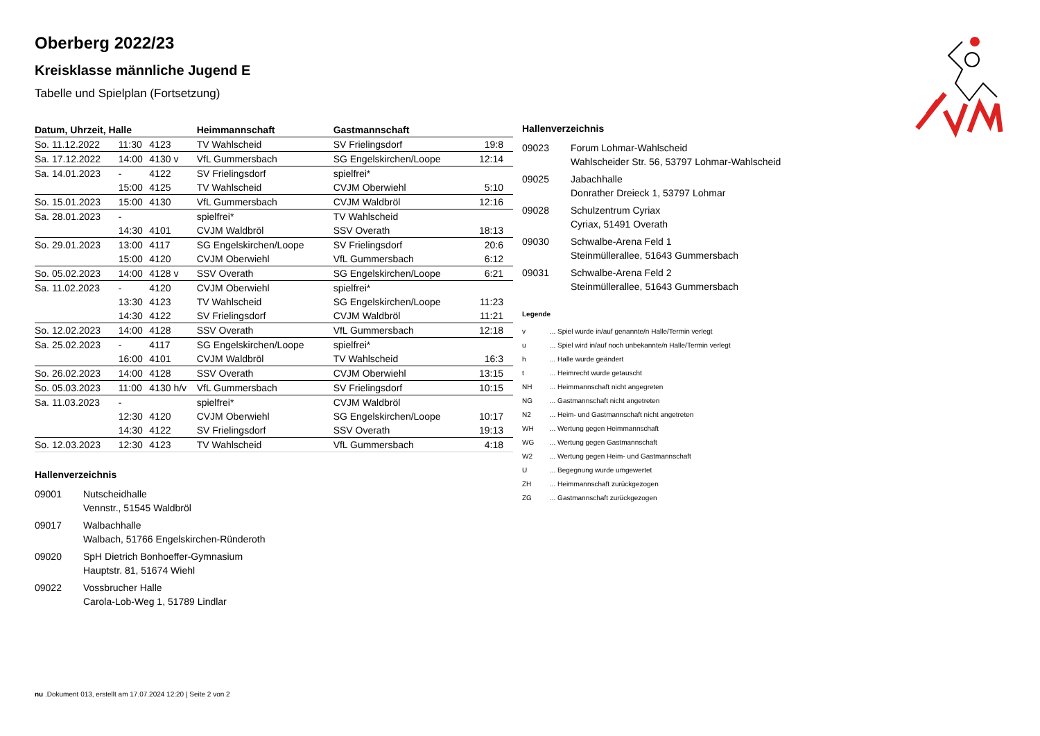Oberberg 2022/23
Kreisklasse männliche Jugend E
Tabelle und Spielplan (Fortsetzung)
| Datum, Uhrzeit, Halle | | | Heimmannschaft | Gastmannschaft | |
| --- | --- | --- | --- | --- | --- |
| So. 11.12.2022 | 11:30 | 4123 | TV Wahlscheid | SV Frielingsdorf | 19:8 |
| Sa. 17.12.2022 | 14:00 | 4130 v | VfL Gummersbach | SG Engelskirchen/Loope | 12:14 |
| Sa. 14.01.2023 | - | 4122 | SV Frielingsdorf | spielfrei* | |
| | 15:00 | 4125 | TV Wahlscheid | CVJM Oberwiehl | 5:10 |
| So. 15.01.2023 | 15:00 | 4130 | VfL Gummersbach | CVJM Waldbröl | 12:16 |
| Sa. 28.01.2023 | - | | spielfrei* | TV Wahlscheid | |
| | 14:30 | 4101 | CVJM Waldbröl | SSV Overath | 18:13 |
| So. 29.01.2023 | 13:00 | 4117 | SG Engelskirchen/Loope | SV Frielingsdorf | 20:6 |
| | 15:00 | 4120 | CVJM Oberwiehl | VfL Gummersbach | 6:12 |
| So. 05.02.2023 | 14:00 | 4128 v | SSV Overath | SG Engelskirchen/Loope | 6:21 |
| Sa. 11.02.2023 | - | 4120 | CVJM Oberwiehl | spielfrei* | |
| | 13:30 | 4123 | TV Wahlscheid | SG Engelskirchen/Loope | 11:23 |
| | 14:30 | 4122 | SV Frielingsdorf | CVJM Waldbröl | 11:21 |
| So. 12.02.2023 | 14:00 | 4128 | SSV Overath | VfL Gummersbach | 12:18 |
| Sa. 25.02.2023 | - | 4117 | SG Engelskirchen/Loope | spielfrei* | |
| | 16:00 | 4101 | CVJM Waldbröl | TV Wahlscheid | 16:3 |
| So. 26.02.2023 | 14:00 | 4128 | SSV Overath | CVJM Oberwiehl | 13:15 |
| So. 05.03.2023 | 11:00 | 4130 h/v | VfL Gummersbach | SV Frielingsdorf | 10:15 |
| Sa. 11.03.2023 | - | | spielfrei* | CVJM Waldbröl | |
| | 12:30 | 4120 | CVJM Oberwiehl | SG Engelskirchen/Loope | 10:17 |
| | 14:30 | 4122 | SV Frielingsdorf | SSV Overath | 19:13 |
| So. 12.03.2023 | 12:30 | 4123 | TV Wahlscheid | VfL Gummersbach | 4:18 |
Hallenverzeichnis
09001 Nutscheidhalle
Vennstr., 51545 Waldbröl
09017 Walbachhalle
Walbach, 51766 Engelskirchen-Ründeroth
09020 SpH Dietrich Bonhoeffer-Gymnasium
Hauptstr. 81, 51674 Wiehl
09022 Vossbrucher Halle
Carola-Lob-Weg 1, 51789 Lindlar
Hallenverzeichnis
09023 Forum Lohmar-Wahlscheid
Wahlscheider Str. 56, 53797 Lohmar-Wahlscheid
09025 Jabachhalle
Donrather Dreieck 1, 53797 Lohmar
09028 Schulzentrum Cyriax
Cyriax, 51491 Overath
09030 Schwalbe-Arena Feld 1
Steinmüllerallee, 51643 Gummersbach
09031 Schwalbe-Arena Feld 2
Steinmüllerallee, 51643 Gummersbach
Legende
v ... Spiel wurde in/auf genannte/n Halle/Termin verlegt
u ... Spiel wird in/auf noch unbekannte/n Halle/Termin verlegt
h ... Halle wurde geändert
t ... Heimrecht wurde getauscht
NH ... Heimmannschaft nicht angegreten
NG ... Gastmannschaft nicht angetreten
N2 ... Heim- und Gastmannschaft nicht angetreten
WH ... Wertung gegen Heimmannschaft
WG ... Wertung gegen Gastmannschaft
W2 ... Wertung gegen Heim- und Gastmannschaft
U ... Begegnung wurde umgewertet
ZH ... Heimmannschaft zurückgezogen
ZG ... Gastmannschaft zurückgezogen
nu .Dokument 013, erstellt am 17.07.2024 12:20 | Seite 2 von 2